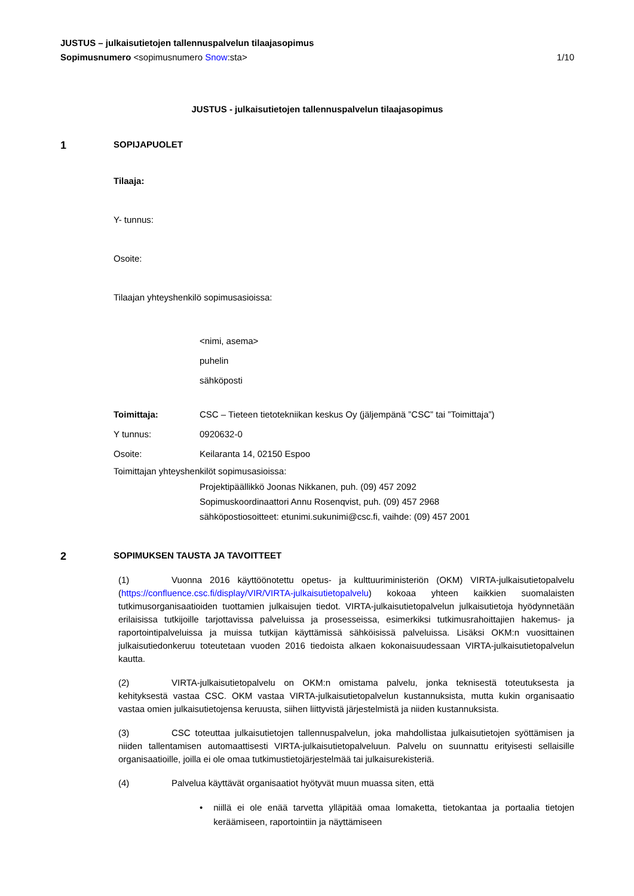JUSTUS – julkaisutietojen tallennuspalvelun tilaajasopimus
Sopimusnumero <sopimusnumero Snow:sta> 1/10
JUSTUS - julkaisutietojen tallennuspalvelun tilaajasopimus
1 SOPIJAPUOLET
Tilaaja:
Y- tunnus:
Osoite:
Tilaajan yhteyshenkilö sopimusasioissa:
<nimi, asema>
puhelin
sähköposti
Toimittaja: CSC – Tieteen tietotekniikan keskus Oy (jäljempänä ”CSC” tai ”Toimittaja”)
Y tunnus: 0920632-0
Osoite: Keilaranta 14, 02150 Espoo
Toimittajan yhteyshenkilöt sopimusasioissa:
Projektipäällikkö Joonas Nikkanen, puh. (09) 457 2092
Sopimuskoordinaattori Annu Rosenqvist, puh. (09) 457 2968
sähköpostiosoitteet: etunimi.sukunimi@csc.fi, vaihde: (09) 457 2001
2 SOPIMUKSEN TAUSTA JA TAVOITTEET
(1) Vuonna 2016 käyttöönotettu opetus- ja kulttuuriministeriön (OKM) VIRTA-julkaisutietopalvelu (https://confluence.csc.fi/display/VIR/VIRTA-julkaisutietopalvelu) kokoaa yhteen kaikkien suomalaisten tutkimusorganisaatioiden tuottamien julkaisujen tiedot. VIRTA-julkaisutietopalvelun julkaisutietoja hyödynnetään erilaisissa tutkijoille tarjottavissa palveluissa ja prosesseissa, esimerkiksi tutkimusrahoittajien hakemus- ja raportointipalveluissa ja muissa tutkijan käyttämissä sähköisissä palveluissa. Lisäksi OKM:n vuosittainen julkaisutiedonkeruu toteutetaan vuoden 2016 tiedoista alkaen kokonaisuudessaan VIRTA-julkaisutietopalvelun kautta.
(2) VIRTA-julkaisutietopalvelu on OKM:n omistama palvelu, jonka teknisestä toteutuksesta ja kehityksestä vastaa CSC. OKM vastaa VIRTA-julkaisutietopalvelun kustannuksista, mutta kukin organisaatio vastaa omien julkaisutietojensa keruusta, siihen liittyvistä järjestelmistä ja niiden kustannuksista.
(3) CSC toteuttaa julkaisutietojen tallennuspalvelun, joka mahdollistaa julkaisutietojen syöttämisen ja niiden tallentamisen automaattisesti VIRTA-julkaisutietopalveluun. Palvelu on suunnattu erityisesti sellaisille organisaatioille, joilla ei ole omaa tutkimustietojärjestelmää tai julkaisurekisteriä.
(4) Palvelua käyttävät organisaatiot hyötyvät muun muassa siten, että
• niillä ei ole enää tarvetta ylläpitää omaa lomaketta, tietokantaa ja portaalia tietojen keräämiseen, raportointiin ja näyttämiseen